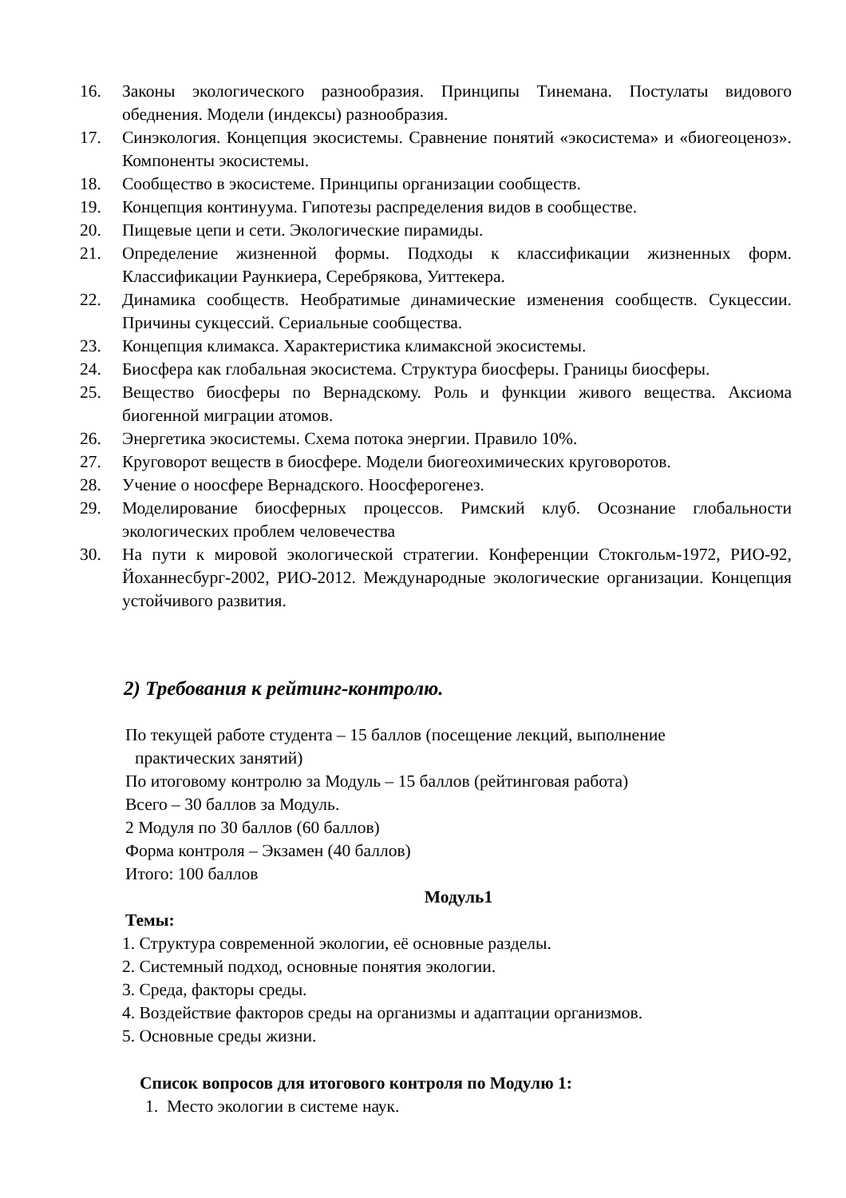16. Законы экологического разнообразия. Принципы Тинемана. Постулаты видового обеднения. Модели (индексы) разнообразия.
17. Синэкология. Концепция экосистемы. Сравнение понятий «экосистема» и «биогеоценоз». Компоненты экосистемы.
18. Сообщество в экосистеме. Принципы организации сообществ.
19. Концепция континуума. Гипотезы распределения видов в сообществе.
20. Пищевые цепи и сети. Экологические пирамиды.
21. Определение жизненной формы. Подходы к классификации жизненных форм. Классификации Раункиера, Серебрякова, Уиттекера.
22. Динамика сообществ. Необратимые динамические изменения сообществ. Сукцессии. Причины сукцессий. Сериальные сообщества.
23. Концепция климакса. Характеристика климаксной экосистемы.
24. Биосфера как глобальная экосистема. Структура биосферы. Границы биосферы.
25. Вещество биосферы по Вернадскому. Роль и функции живого вещества. Аксиома биогенной миграции атомов.
26. Энергетика экосистемы. Схема потока энергии. Правило 10%.
27. Круговорот веществ в биосфере. Модели биогеохимических круговоротов.
28. Учение о ноосфере Вернадского. Ноосферогенез.
29. Моделирование биосферных процессов. Римский клуб. Осознание глобальности экологических проблем человечества
30. На пути к мировой экологической стратегии. Конференции Стокгольм-1972, РИО-92, Йоханнесбург-2002, РИО-2012. Международные экологические организации. Концепция устойчивого развития.
2) Требования к рейтинг-контролю.
По текущей работе студента – 15 баллов (посещение лекций, выполнение
практических занятий)
По итоговому контролю за Модуль – 15 баллов (рейтинговая работа)
Всего – 30 баллов за Модуль.
2 Модуля по 30 баллов (60 баллов)
Форма контроля – Экзамен (40 баллов)
Итого: 100 баллов
Модуль1
Темы:
1. Структура современной экологии, её основные разделы.
2. Системный подход, основные понятия экологии.
3. Среда, факторы среды.
4. Воздействие факторов среды на организмы и адаптации организмов.
5. Основные среды жизни.
Список вопросов для итогового контроля по Модулю 1:
1. Место экологии в системе наук.